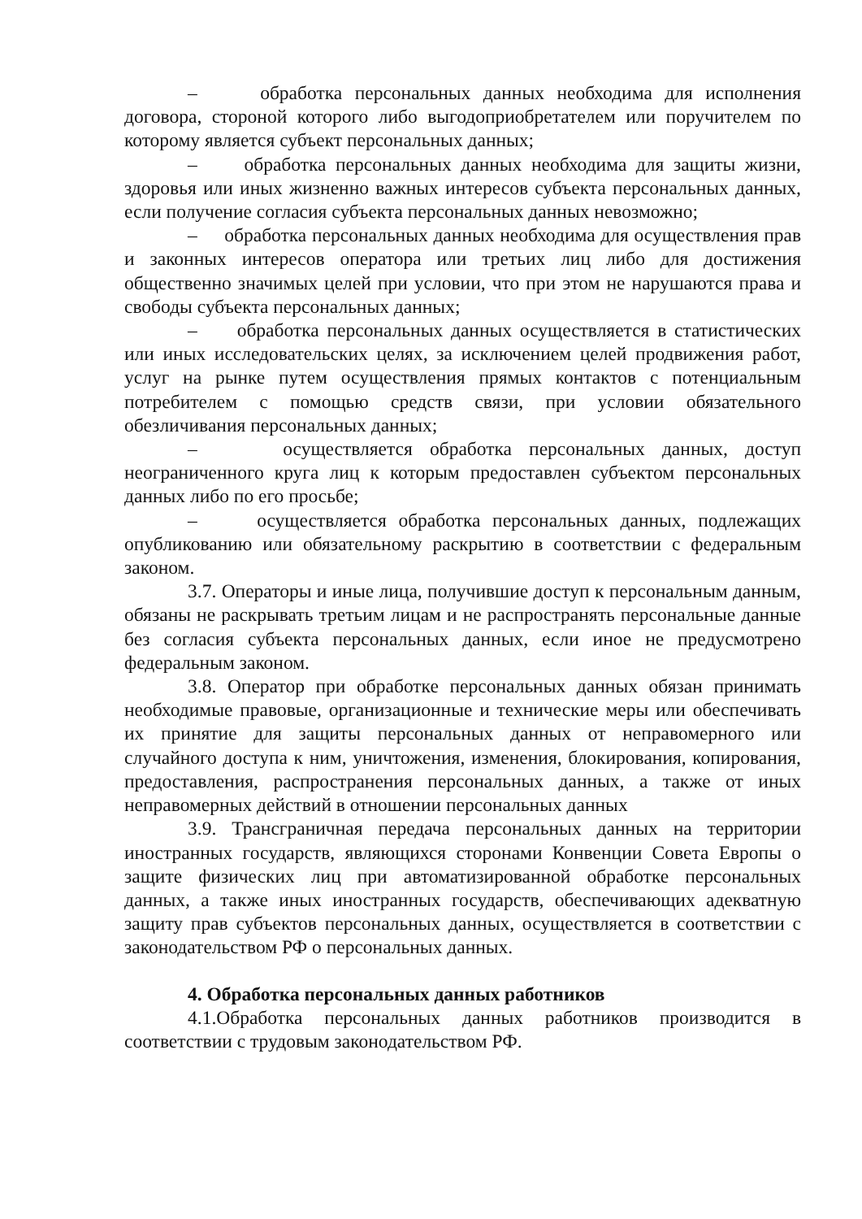– обработка персональных данных необходима для исполнения договора, стороной которого либо выгодоприобретателем или поручителем по которому является субъект персональных данных;
– обработка персональных данных необходима для защиты жизни, здоровья или иных жизненно важных интересов субъекта персональных данных, если получение согласия субъекта персональных данных невозможно;
– обработка персональных данных необходима для осуществления прав и законных интересов оператора или третьих лиц либо для достижения общественно значимых целей при условии, что при этом не нарушаются права и свободы субъекта персональных данных;
– обработка персональных данных осуществляется в статистических или иных исследовательских целях, за исключением целей продвижения работ, услуг на рынке путем осуществления прямых контактов с потенциальным потребителем с помощью средств связи, при условии обязательного обезличивания персональных данных;
– осуществляется обработка персональных данных, доступ неограниченного круга лиц к которым предоставлен субъектом персональных данных либо по его просьбе;
– осуществляется обработка персональных данных, подлежащих опубликованию или обязательному раскрытию в соответствии с федеральным законом.
3.7. Операторы и иные лица, получившие доступ к персональным данным, обязаны не раскрывать третьим лицам и не распространять персональные данные без согласия субъекта персональных данных, если иное не предусмотрено федеральным законом.
3.8. Оператор при обработке персональных данных обязан принимать необходимые правовые, организационные и технические меры или обеспечивать их принятие для защиты персональных данных от неправомерного или случайного доступа к ним, уничтожения, изменения, блокирования, копирования, предоставления, распространения персональных данных, а также от иных неправомерных действий в отношении персональных данных
3.9. Трансграничная передача персональных данных на территории иностранных государств, являющихся сторонами Конвенции Совета Европы о защите физических лиц при автоматизированной обработке персональных данных, а также иных иностранных государств, обеспечивающих адекватную защиту прав субъектов персональных данных, осуществляется в соответствии с законодательством РФ о персональных данных.
4. Обработка персональных данных работников
4.1.Обработка персональных данных работников производится в соответствии с трудовым законодательством РФ.